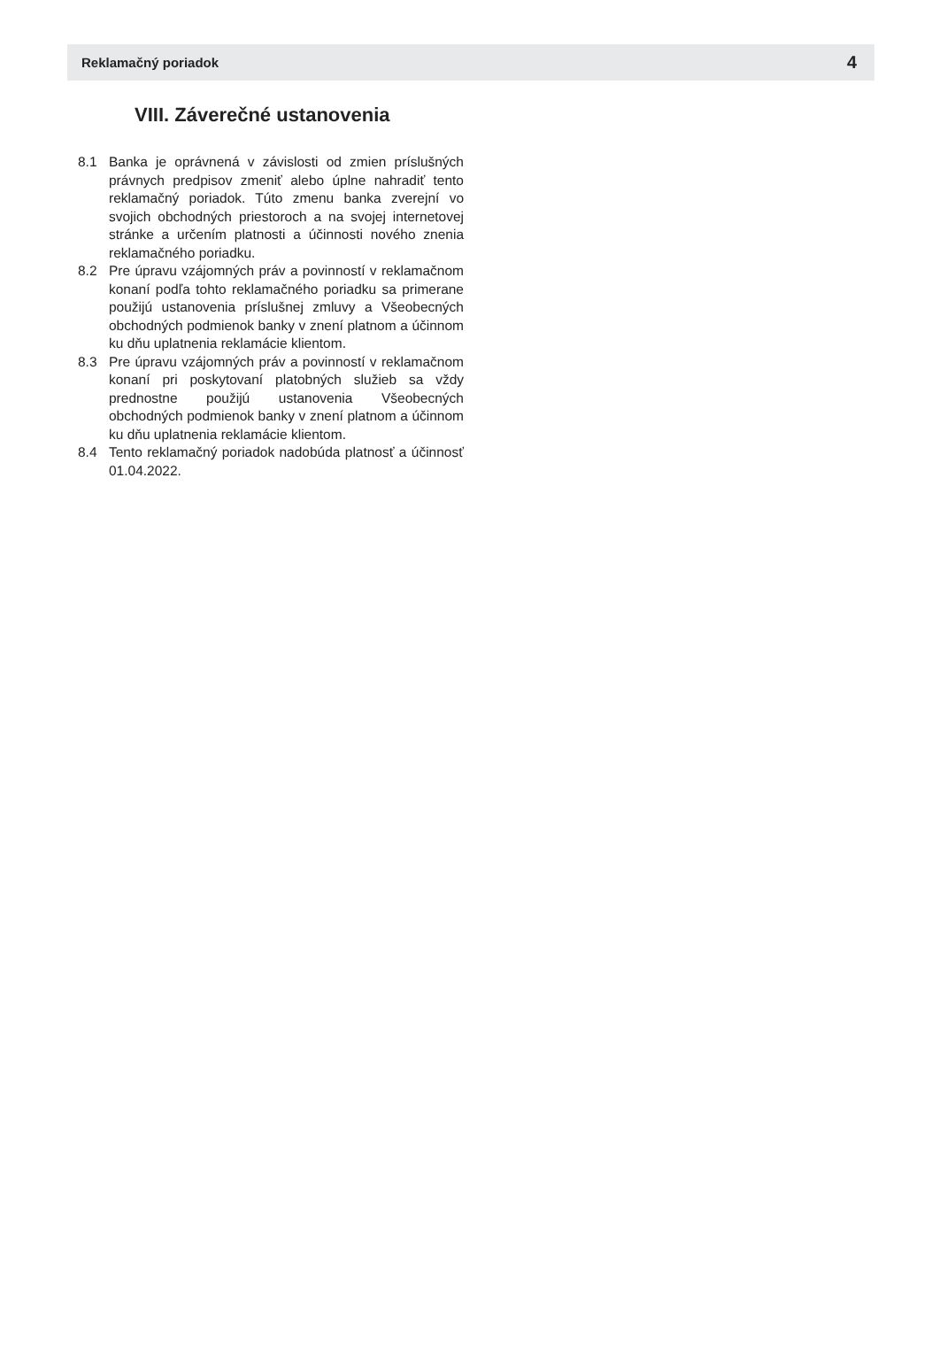Reklamačný poriadok 4
VIII. Záverečné ustanovenia
8.1 Banka je oprávnená v závislosti od zmien príslušných právnych predpisov zmeniť alebo úplne nahradiť tento reklamačný poriadok. Túto zmenu banka zverejní vo svojich obchodných priestoroch a na svojej internetovej stránke a určením platnosti a účinnosti nového znenia reklamačného poriadku.
8.2 Pre úpravu vzájomných práv a povinností v reklamačnom konaní podľa tohto reklamačného poriadku sa primerane použijú ustanovenia príslušnej zmluvy a Všeobecných obchodných podmienok banky v znení platnom a účinnom ku dňu uplatnenia reklamácie klientom.
8.3 Pre úpravu vzájomných práv a povinností v reklamačnom konaní pri poskytovaní platobných služieb sa vždy prednostne použijú ustanovenia Všeobecných obchodných podmienok banky v znení platnom a účinnom ku dňu uplatnenia reklamácie klientom.
8.4 Tento reklamačný poriadok nadobúda platnosť a účinnosť 01.04.2022.